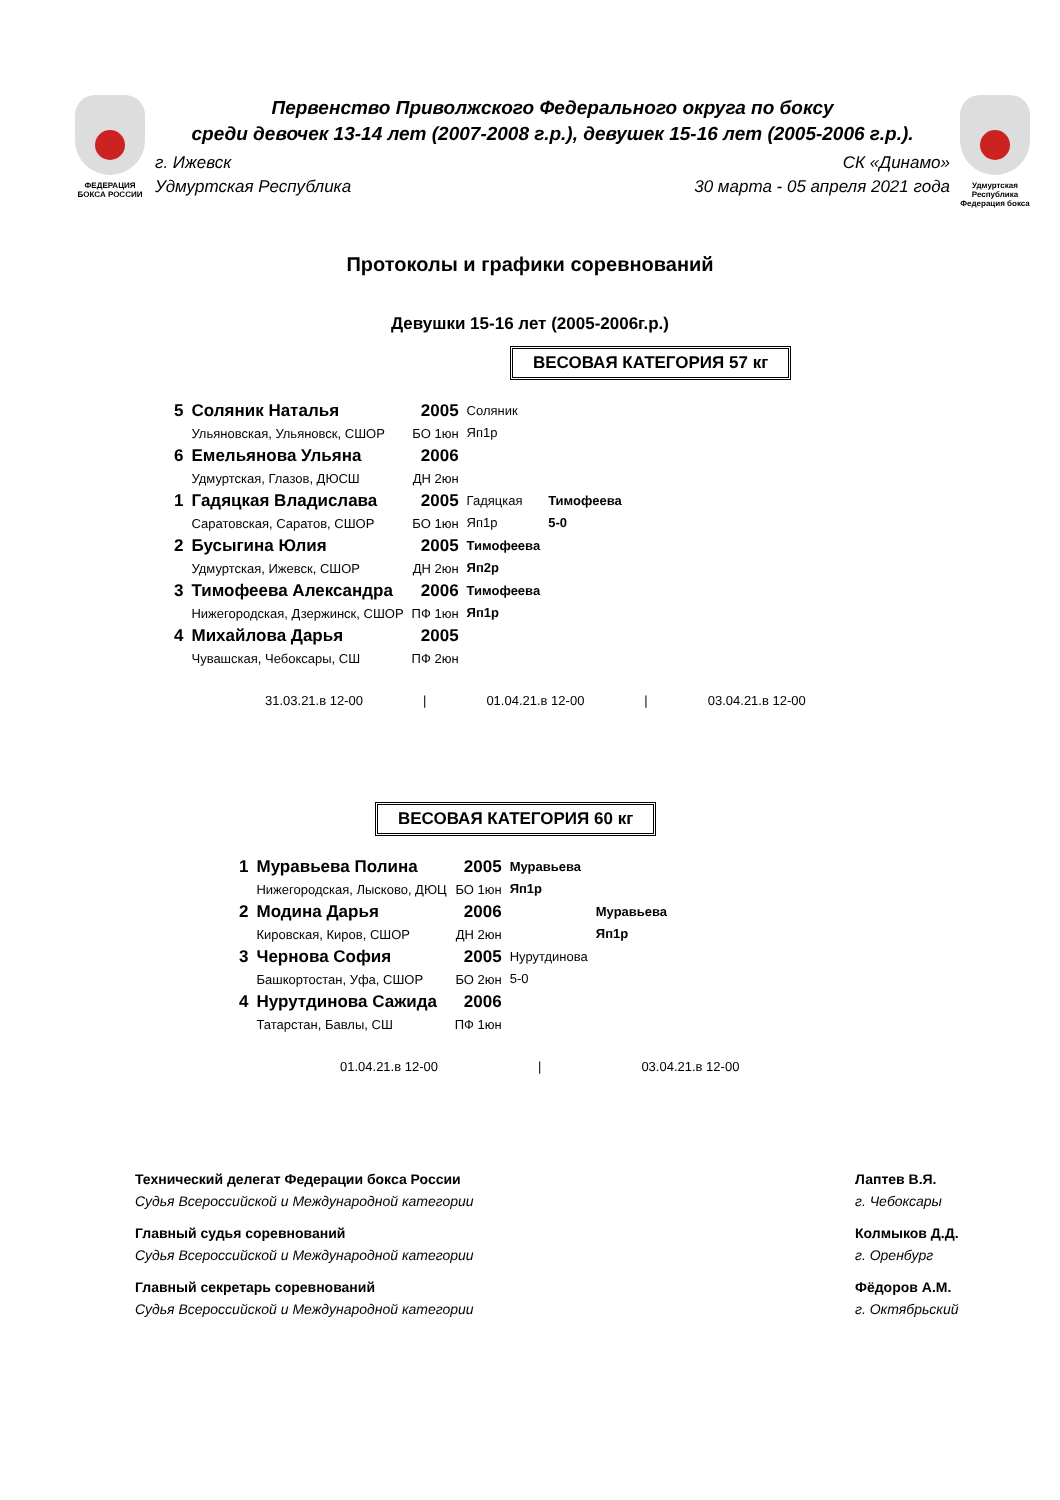ФЕДЕРАЦИЯ
БОКСА РОССИИ
Первенство Приволжского Федерального округа по боксу
среди девочек 13-14 лет (2007-2008 г.р.), девушек 15-16 лет (2005-2006 г.р.).
г. Ижевск
Удмуртская Республика СК «Динамо»
30 марта - 05 апреля 2021 года
Удмуртская Республика
Федерация бокса
Протоколы и графики соревнований
Девушки 15-16 лет (2005-2006г.р.)
ВЕСОВАЯ КАТЕГОРИЯ 57 кг
| 5 | Соляник Наталья Ульяновская, Ульяновск, СШОР | 2005 БО 1юн | Соляник Яп1р | |
| 6 | Емельянова Ульяна Удмуртская, Глазов, ДЮСШ | 2006 ДН 2юн | | |
| 1 | Гадяцкая Владислава Саратовская, Саратов, СШОР | 2005 БО 1юн | Гадяцкая Яп1р | Тимофеева 5-0 |
| 2 | Бусыгина Юлия Удмуртская, Ижевск, СШОР | 2005 ДН 2юн | Тимофеева Яп2р | |
| 3 | Тимофеева Александра Нижегородская, Дзержинск, СШОР | 2006 ПФ 1юн | Тимофеева Яп1р | |
| 4 | Михайлова Дарья Чувашская, Чебоксары, СШ | 2005 ПФ 2юн | | |
31.03.21.в 12-00 | 01.04.21.в 12-00 | 03.04.21.в 12-00
ВЕСОВАЯ КАТЕГОРИЯ 60 кг
| 1 | Муравьева Полина Нижегородская, Лысково, ДЮЦ | 2005 БО 1юн | Муравьева Яп1р | |
| 2 | Модина Дарья Кировская, Киров, СШОР | 2006 ДН 2юн | | Муравьева Яп1р |
| 3 | Чернова София Башкортостан, Уфа, СШОР | 2005 БО 2юн | Нурутдинова 5-0 | |
| 4 | Нурутдинова Сажида Татарстан, Бавлы, СШ | 2006 ПФ 1юн | | |
01.04.21.в 12-00 | 03.04.21.в 12-00
Технический делегат Федерации бокса России
Судья Всероссийской и Международной категории
Главный судья соревнований
Судья Всероссийской и Международной категории
Главный секретарь соревнований
Судья Всероссийской и Международной категории
Лаптев В.Я.
г. Чебоксары
Колмыков Д.Д.
г. Оренбург
Фёдоров А.М.
г. Октябрьский